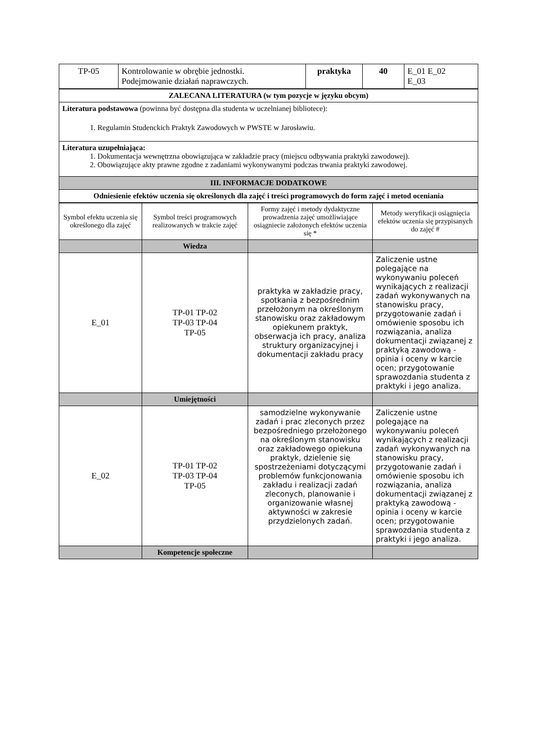| TP-05 | Kontrolowanie w obrębie jednostki. Podejmowanie działań naprawczych. | praktyka | 40 | E_01 E_02 E_03 |
| ZALECANA LITERATURA (w tym pozycje w języku obcym) |
| --- |
| Literatura podstawowa (powinna być dostępna dla studenta w uczelnianej bibliotece): 1. Regulamin Studenckich Praktyk Zawodowych w PWSTE w Jarosławiu. |
| Literatura uzupełniająca: 1. Dokumentacja wewnętrzna obowiązująca w zakładzie pracy (miejscu odbywania praktyki zawodowej). 2. Obowiązujące akty prawne zgodne z zadaniami wykonywanymi podczas trwania praktyki zawodowej. |
| III. INFORMACJE DODATKOWE |
| Odniesienie efektów uczenia się określonych dla zajęć i treści programowych do form zajęć i metod oceniania |
| Symbol efektu uczenia się określonego dla zajęć | Symbol treści programowych realizowanych w trakcie zajęć | Formy zajęć i metody dydaktyczne prowadzenia zajęć umożliwiające osiągniecie założonych efektów uczenia się * | Metody weryfikacji osiągnięcia efektów uczenia się przypisanych do zajęć # |
| | Wiedza | | |
| E_01 | TP-01 TP-02 TP-03 TP-04 TP-05 | praktyka w zakładzie pracy, spotkania z bezpośrednim przełożonym na określonym stanowisku oraz zakładowym opiekunem praktyk, obserwacja ich pracy, analiza struktury organizacyjnej i dokumentacji zakładu pracy | Zaliczenie ustne polegające na wykonywaniu poleceń wynikających z realizacji zadań wykonywanych na stanowisku pracy, przygotowanie zadań i omówienie sposobu ich rozwiązania, analiza dokumentacji związanej z praktyką zawodową - opinia i oceny w karcie ocen; przygotowanie sprawozdania studenta z praktyki i jego analiza. |
| | Umiejętności | | |
| E_02 | TP-01 TP-02 TP-03 TP-04 TP-05 | samodzielne wykonywanie zadań i prac zleconych przez bezpośredniego przełożonego na określonym stanowisku oraz zakładowego opiekuna praktyk, dzielenie się spostrzeżeniami dotyczącymi problemów funkcjonowania zakładu i realizacji zadań zleconych, planowanie i organizowanie własnej aktywności w zakresie przydzielonych zadań. | Zaliczenie ustne polegające na wykonywaniu poleceń wynikających z realizacji zadań wykonywanych na stanowisku pracy, przygotowanie zadań i omówienie sposobu ich rozwiązania, analiza dokumentacji związanej z praktyką zawodową - opinia i oceny w karcie ocen; przygotowanie sprawozdania studenta z praktyki i jego analiza. |
| | Kompetencje społeczne | | |